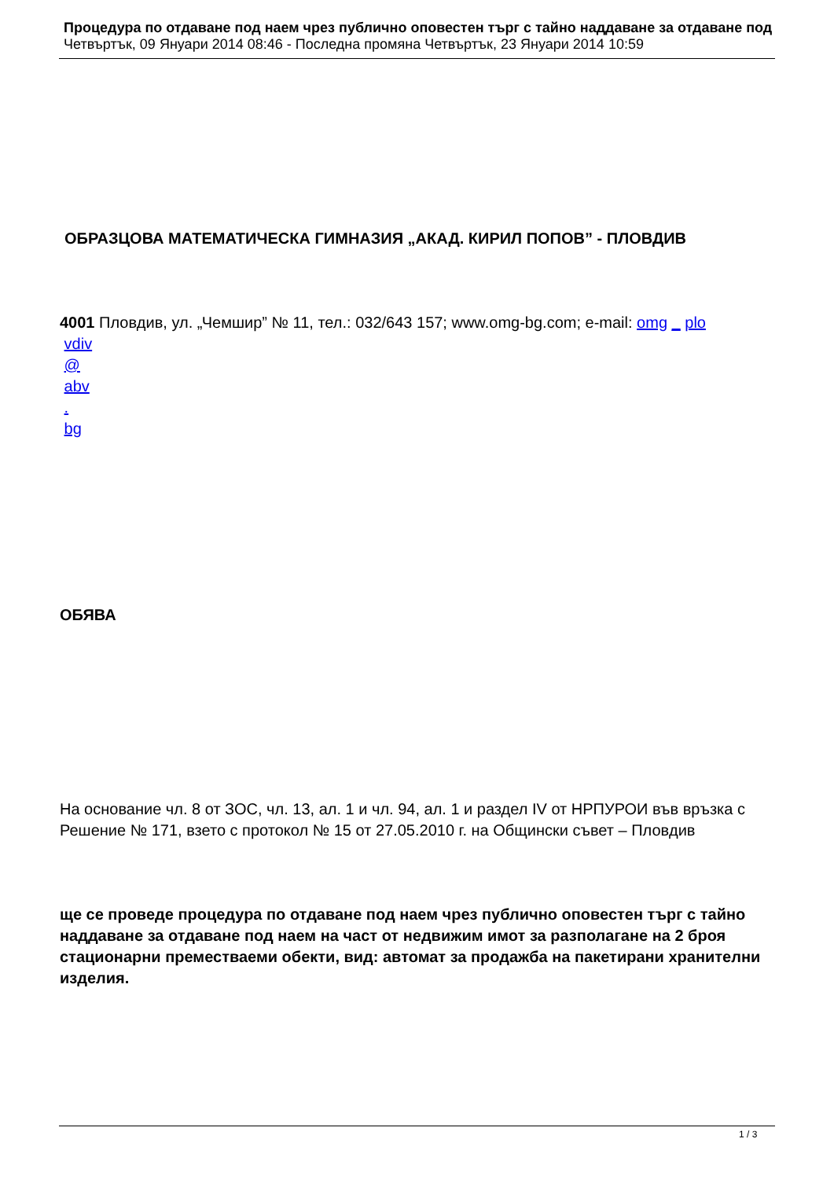Процедура по отдаване под наем чрез публично оповестен търг с тайно наддаване за отдаване под
Четвъртък, 09 Януари 2014 08:46 - Последна промяна Четвъртък, 23 Януари 2014 10:59
ОБРАЗЦОВА МАТЕМАТИЧЕСКА ГИМНАЗИЯ „АКАД. КИРИЛ ПОПОВ” - ПЛОВДИВ
4001 Пловдив, ул. „Чемшир” № 11, тел.: 032/643 157; www.omg-bg.com; e-mail: omg _ plo
vdiv
@
abv
.
bg
ОБЯВА
На основание чл. 8 от ЗОС, чл. 13, ал. 1 и чл. 94, ал. 1 и раздел IV от НРПУРОИ във връзка с Решение № 171, взето с протокол № 15 от 27.05.2010 г. на Общински съвет – Пловдив
ще се проведе процедура по отдаване под наем чрез публично оповестен търг с тайно наддаване за отдаване под наем на част от недвижим имот за разполагане на 2 броя стационарни преместваеми обекти, вид: автомат за продажба на пакетирани хранителни изделия.
1 / 3